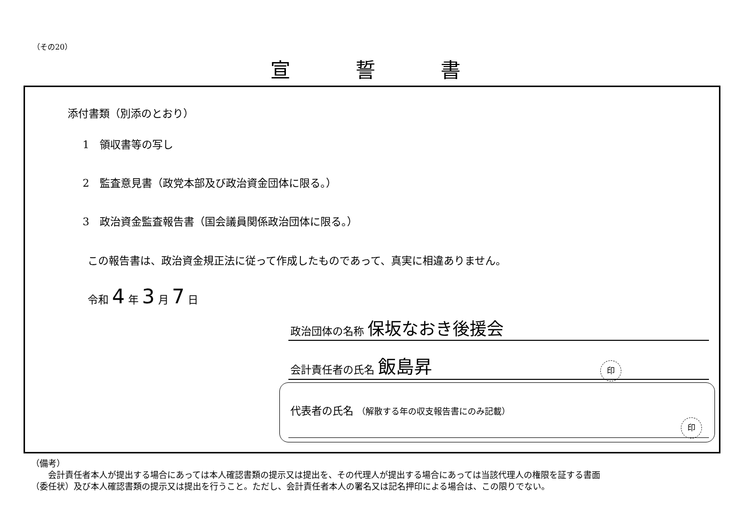（その20）
宣誓書
添付書類（別添のとおり）
1　領収書等の写し
2　監査意見書（政党本部及び政治資金団体に限る。）
3　政治資金監査報告書（国会議員関係政治団体に限る。）
この報告書は、政治資金規正法に従って作成したものであって、真実に相違ありません。
令和 4 年 3 月 7 日
政治団体の名称 保坂なおき後援会
会計責任者の氏名 飯島昇 印
代表者の氏名 （解散する年の収支報告書にのみ記載）
印
（備考）
　　会計責任者本人が提出する場合にあっては本人確認書類の提示又は提出を、その代理人が提出する場合にあっては当該代理人の権限を証する書面
（委任状）及び本人確認書類の提示又は提出を行うこと。ただし、会計責任者本人の署名又は記名押印による場合は、この限りでない。